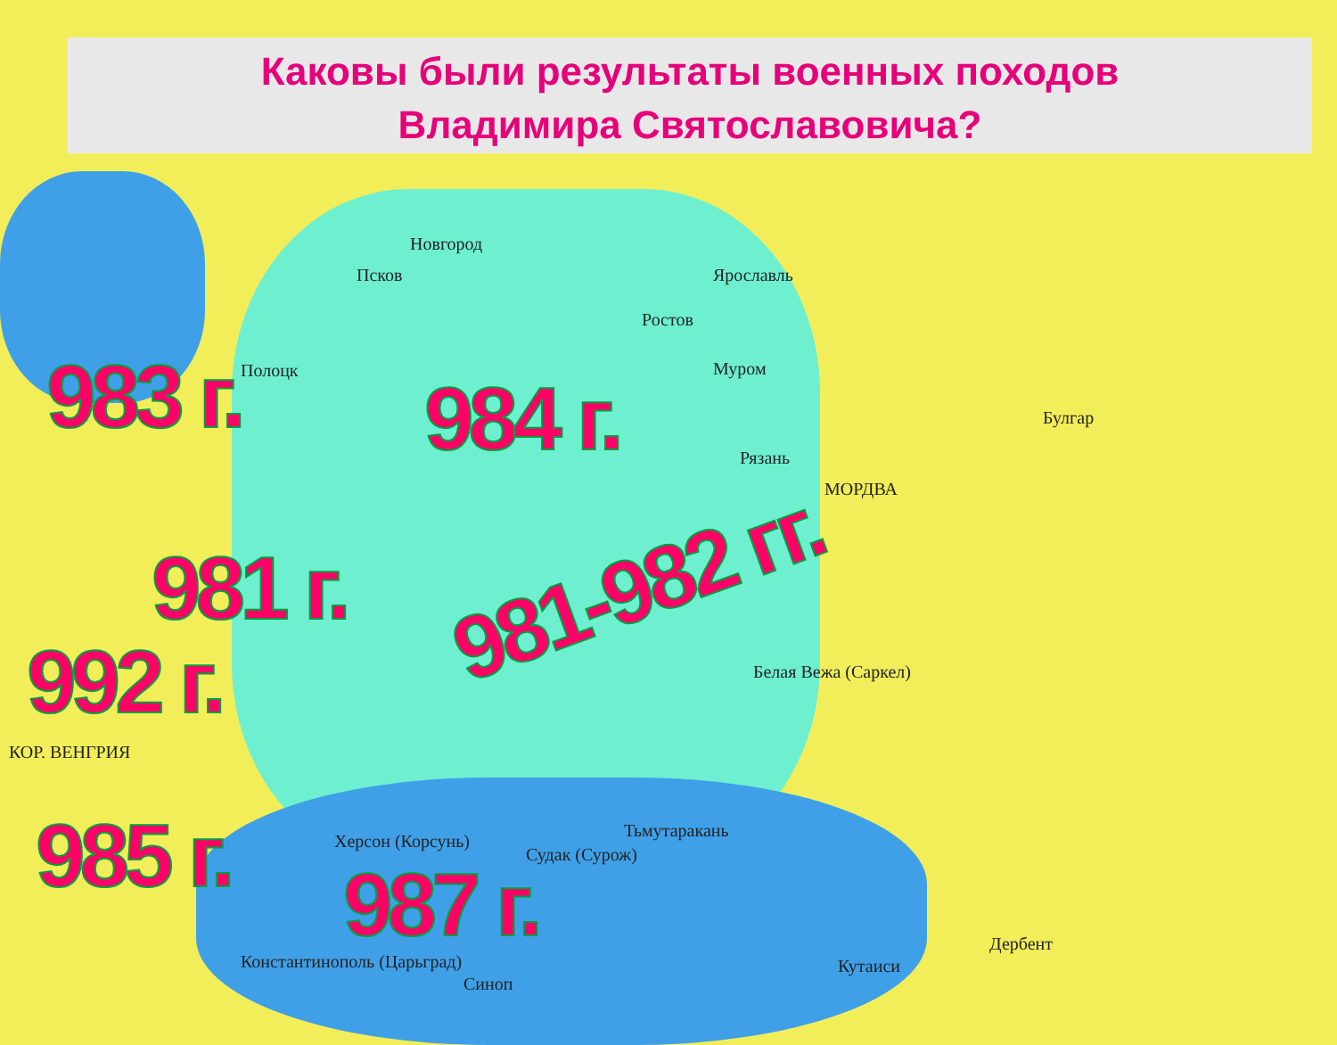Каковы были результаты военных походов
Владимира Святославовича?
Новгород
Псков Ярославль
Ростов
Полоцк Муром
Булгар
Рязань
МОРДВА
Белая Вежа (Саркел)
КОР. ВЕНГРИЯ
Тьмутаракань
Херсон (Корсунь)
Судак (Сурож)
Константинополь (Царьград)
Синоп
Кутаиси
Дербент
983 г. 984 г.
981 г. 981-982 гг.
992 г.
985 г. 987 г.